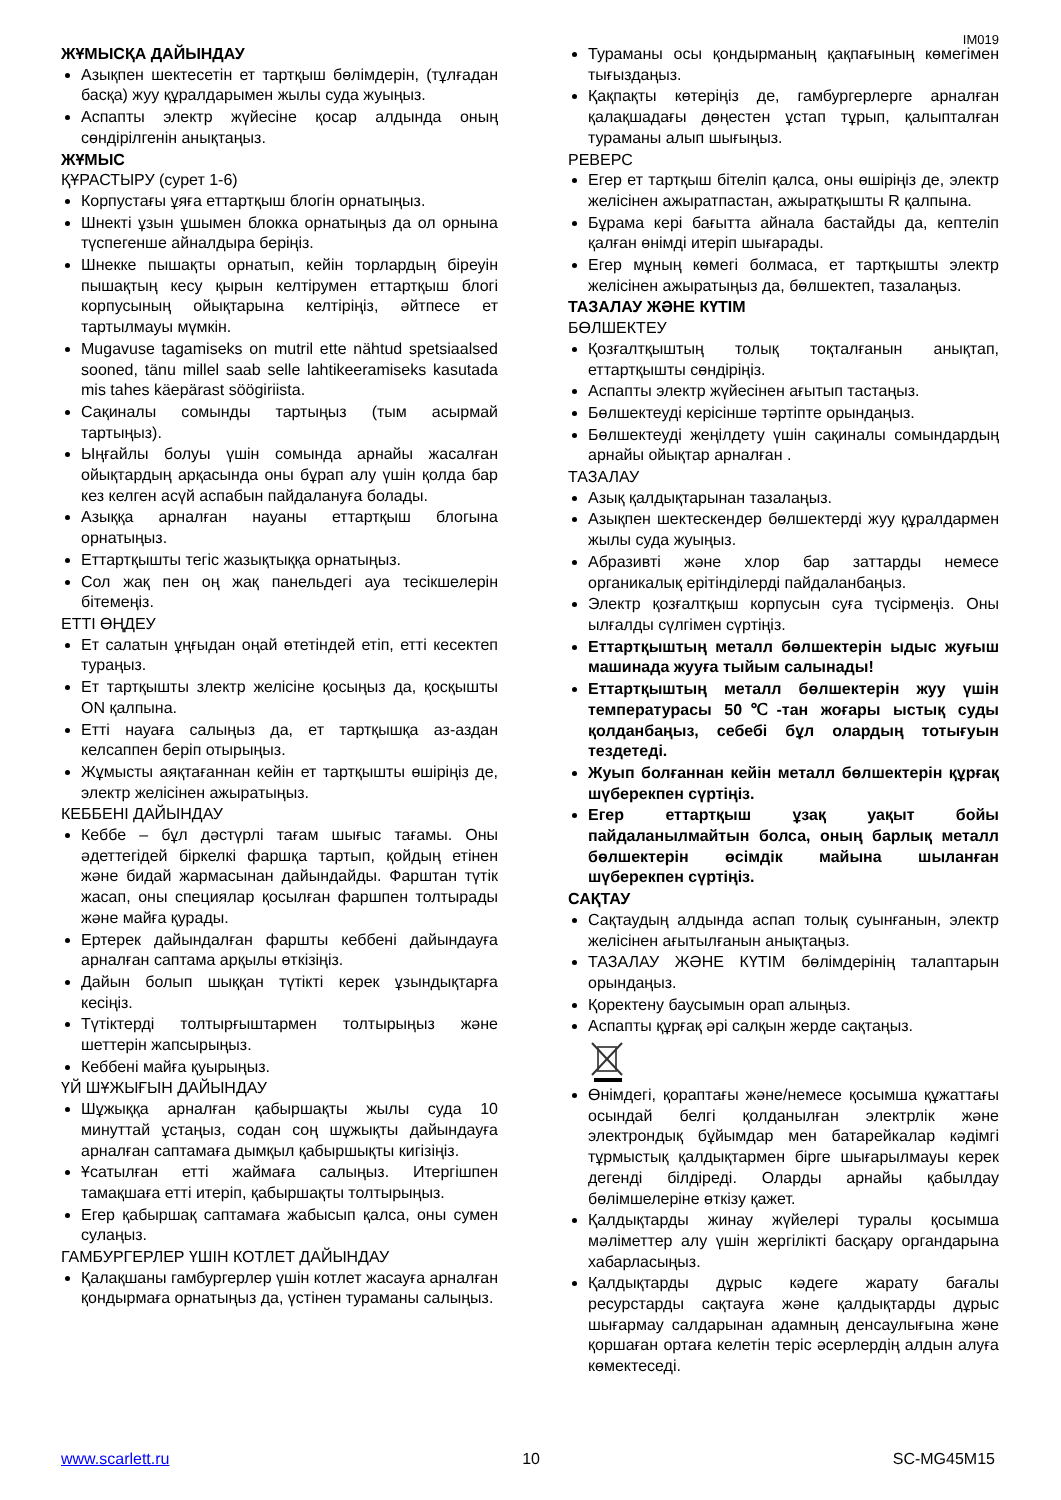IM019
ЖҰМЫСҚА ДАЙЫНДАУ
Азықпен шектесетін ет тартқыш бөлімдерін, (тұлғадан басқа) жуу құралдарымен жылы суда жуыңыз.
Аспапты электр жүйесіне қосар алдында оның сөндірілгенін анықтаңыз.
ЖҰМЫС
ҚҰРАСТЫРУ (сурет 1-6)
Корпустағы ұяға еттартқыш блогін орнатыңыз.
Шнекті ұзын ұшымен блокка орнатыңыз да ол орнына түспегенше айналдыра беріңіз.
Шнекке пышақты орнатып, кейін торлардың біреуін пышақтың кесу қырын келтірумен еттартқыш блогі корпусының ойықтарына келтіріңіз, әйтпесе ет тартылмауы мүмкін.
Mugavuse tagamiseks on mutril ette nähtud spetsiaalsed sooned, tänu millel saab selle lahtikeeramiseks kasutada mis tahes käepärast söögiriista.
Сақиналы сомынды тартыңыз (тым асырмай тартыңыз).
Ыңғайлы болуы үшін сомында арнайы жасалған ойықтардың арқасында оны бұрап алу үшін қолда бар кез келген асүй аспабын пайдалануға болады.
Азыққа арналған науаны еттартқыш блогына орнатыңыз.
Еттартқышты тегіс жазықтыққа орнатыңыз.
Сол жақ пен оң жақ панельдегі ауа тесікшелерін бітемеңіз.
ЕТТІ ӨҢДЕУ
Ет салатын ұңғыдан оңай өтетіндей етіп, етті кесектеп тураңыз.
Ет тартқышты злектр желісіне қосыңыз да, қосқышты ON қалпына.
Етті науаға салыңыз да, ет тартқышқа аз-аздан келсаппен беріп отырыңыз.
Жұмысты аяқтағаннан кейін ет тартқышты өшіріңіз де, электр желісінен ажыратыңыз.
КЕББЕНІ ДАЙЫНДАУ
Кеббе – бұл дәстүрлі тағам шығыс тағамы. Оны әдеттегідей біркелкі фаршқа тартып, қойдың етінен және бидай жармасынан дайындайды. Фарштан түтік жасап, оны специялар қосылған фаршпен толтырады және майға қурады.
Ертерек дайындалған фаршты кеббені дайындауға арналған саптама арқылы өткізіңіз.
Дайын болып шыққан түтікті керек ұзындықтарға кесіңіз.
Түтіктерді толтырғыштармен толтырыңыз және шеттерін жапсырыңыз.
Кеббені майға қуырыңыз.
ҮЙ ШҰЖЫҒЫН ДАЙЫНДАУ
Шұжыққа арналған қабыршақты жылы суда 10 минуттай ұстаңыз, содан соң шұжықты дайындауға арналған саптамаға дымқыл қабыршықты кигізіңіз.
Ұсатылған етті жаймаға салыңыз. Итергішпен тамақшаға етті итеріп, қабыршақты толтырыңыз.
Егер қабыршақ саптамаға жабысып қалса, оны сумен сулаңыз.
ГАМБУРГЕРЛЕР ҮШІН КОТЛЕТ ДАЙЫНДАУ
Қалақшаны гамбургерлер үшін котлет жасауға арналған қондырмаға орнатыңыз да, үстінен тураманы салыңыз.
Тураманы осы қондырманың қақпағының көмегімен тығыздаңыз.
Қақпақты көтеріңіз де, гамбургерлерге арналған қалақшадағы дөңестен ұстап тұрып, қалыпталған тураманы алып шығыңыз.
РЕВЕРС
Егер ет тартқыш бітеліп қалса, оны өшіріңіз де, электр желісінен ажыратпастан, ажыратқышты R қалпына.
Бұрама кері бағытта айнала бастайды да, кептеліп қалған өнімді итеріп шығарады.
Егер мұның көмегі болмаса, ет тартқышты электр желісінен ажыратыңыз да, бөлшектеп, тазалаңыз.
ТАЗАЛАУ ЖӘНЕ КҮТІМ
БӨЛШЕКТЕУ
Қозғалтқыштың толық тоқталғанын анықтап, еттартқышты сөндіріңіз.
Аспапты электр жүйесінен ағытып тастаңыз.
Бөлшектеуді керісінше тәртіпте орындаңыз.
Бөлшектеуді жеңілдету үшін сақиналы сомындардың арнайы ойықтар арналған .
ТАЗАЛАУ
Азық қалдықтарынан тазалаңыз.
Азықпен шектескендер бөлшектерді жуу құралдармен жылы суда жуыңыз.
Абразивті және хлор бар заттарды немесе органикалық ерітінділерді пайдаланбаңыз.
Электр қозғалтқыш корпусын суға түсірмеңіз. Оны ылғалды сүлгімен сүртіңіз.
Еттартқыштың металл бөлшектерін ыдыс жуғыш машинада жууға тыйым салынады!
Еттартқыштың металл бөлшектерін жуу үшін температурасы 50℃-тан жоғары ыстық суды қолданбаңыз, себебі бұл олардың тотығуын тездетеді.
Жуып болғаннан кейін металл бөлшектерін құрғақ шүберекпен сүртіңіз.
Егер еттартқыш ұзақ уақыт бойы пайдаланылмайтын болса, оның барлық металл бөлшектерін өсімдік майына шыланған шүберекпен сүртіңіз.
САҚТАУ
Сақтаудың алдында аспап толық суынғанын, электр желісінен ағытылғанын анықтаңыз.
ТАЗАЛАУ ЖӘНЕ КҮТІМ бөлімдерінің талаптарын орындаңыз.
Қоректену баусымын орап алыңыз.
Аспапты құрғақ әрі салқын жерде сақтаңыз.
Өнімдегі, қораптағы және/немесе қосымша құжаттағы осындай белгі қолданылған электрлік және электрондық бұйымдар мен батарейкалар кәдімгі тұрмыстық қалдықтармен бірге шығарылмауы керек дегенді білдіреді. Оларды арнайы қабылдау бөлімшелеріне өткізу қажет.
Қалдықтарды жинау жүйелері туралы қосымша мәліметтер алу үшін жергілікті басқару органдарына хабарласыңыз.
Қалдықтарды дұрыс кәдеге жарату бағалы ресурстарды сақтауға және қалдықтарды дұрыс шығармау салдарынан адамның денсаулығына және қоршаған ортаға келетін теріс әсерлердің алдын алуға көмектеседі.
www.scarlett.ru 10 SC-MG45M15